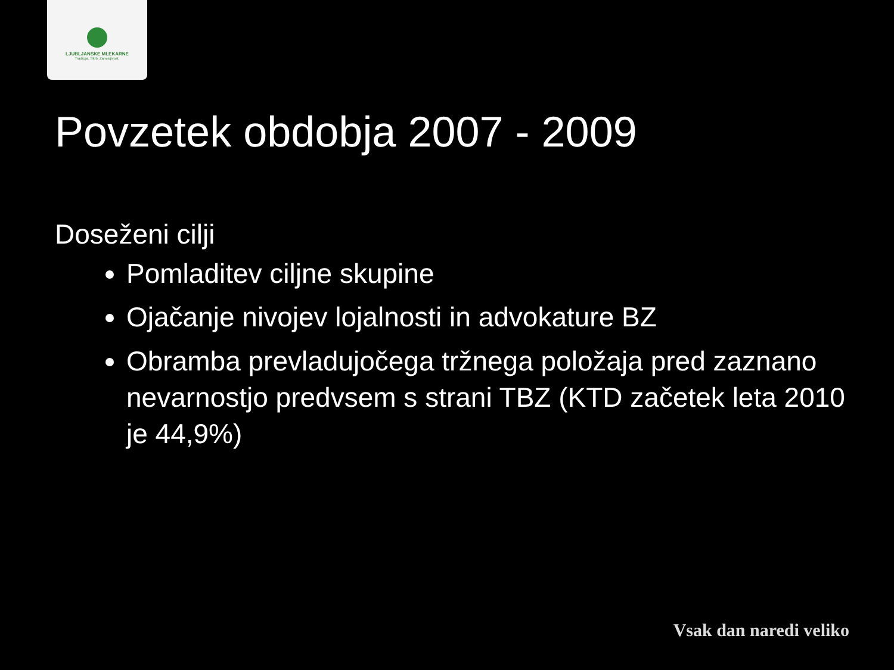LJUBLJANSKE MLEKARNE
Tradicija. Skrb. Zanesljivost.
Povzetek obdobja 2007 - 2009
Doseženi cilji
Pomladitev ciljne skupine
Ojačanje nivojev lojalnosti in advokature BZ
Obramba prevladujočega tržnega položaja pred zaznano nevarnostjo predvsem s strani TBZ (KTD začetek leta 2010 je 44,9%)
Vsak dan naredi veliko